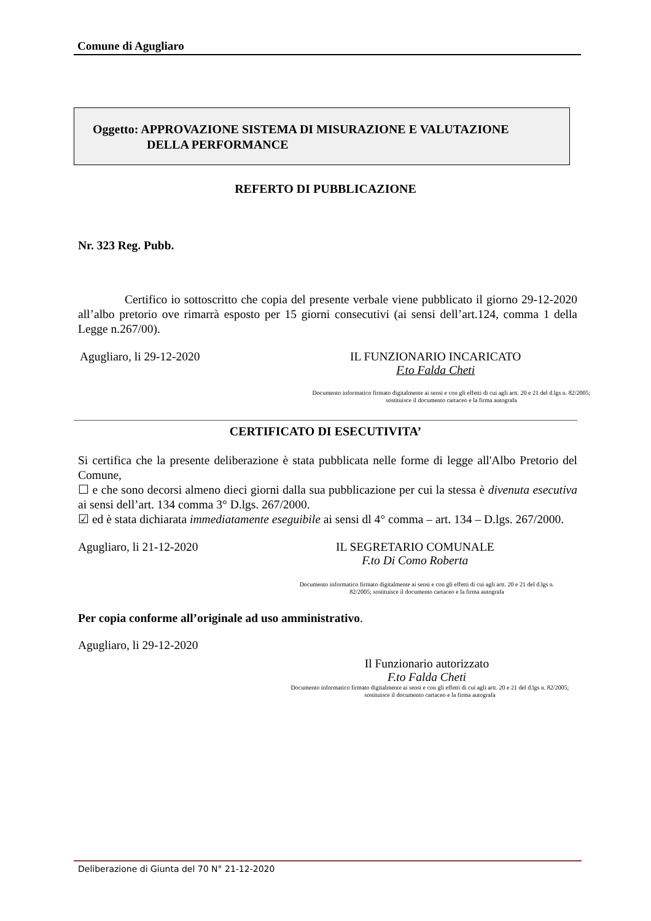Comune di Agugliaro
Oggetto: APPROVAZIONE SISTEMA DI MISURAZIONE E VALUTAZIONE
DELLA PERFORMANCE
REFERTO DI PUBBLICAZIONE
Nr. 323 Reg. Pubb.
Certifico io sottoscritto che copia del presente verbale viene pubblicato il giorno 29-12-2020 all’albo pretorio ove rimarrà esposto per 15 giorni consecutivi (ai sensi dell’art.124, comma 1 della Legge n.267/00).
Agugliaro, li 29-12-2020 IL FUNZIONARIO INCARICATO
F.to Falda Cheti
Documento informatico firmato digitalmente ai sensi e con gli effetti di cui agli artt. 20 e 21 del d.lgs n. 82/2005; sostituisce il documento cartaceo e la firma autografa
CERTIFICATO DI ESECUTIVITA’
Si certifica che la presente deliberazione è stata pubblicata nelle forme di legge all'Albo Pretorio del Comune,
☐ e che sono decorsi almeno dieci giorni dalla sua pubblicazione per cui la stessa è divenuta esecutiva ai sensi dell’art. 134 comma 3° D.lgs. 267/2000.
☑ ed è stata dichiarata immediatamente eseguibile ai sensi dl 4° comma – art. 134 – D.lgs. 267/2000.
Agugliaro, li 21-12-2020 IL SEGRETARIO COMUNALE
F.to Di Como Roberta
Documento informatico firmato digitalmente ai sensi e con gli effetti di cui agli artt. 20 e 21 del d.lgs n. 82/2005; sostituisce il documento cartaceo e la firma autografa
Per copia conforme all’originale ad uso amministrativo.
Agugliaro, li 29-12-2020
Il Funzionario autorizzato
F.to Falda Cheti
Documento informatico firmato digitalmente ai sensi e con gli effetti di cui agli artt. 20 e 21 del d.lgs n. 82/2005; sostituisce il documento cartaceo e la firma autografa
Deliberazione di Giunta del 70 N° 21-12-2020